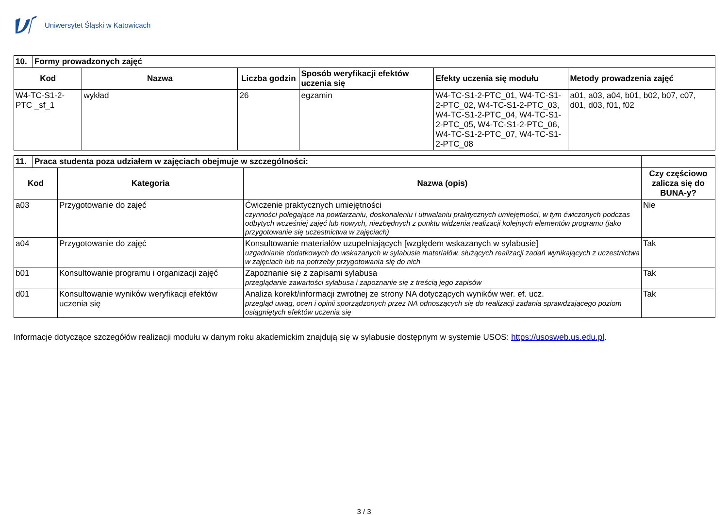Uniwersytet Śląski w Katowicach
| 10. | Formy prowadzonych zajęć | | | | | |
| --- | --- | --- | --- | --- | --- | --- |
| Kod | | Nazwa | Liczba godzin | Sposób weryfikacji efektów uczenia się | Efekty uczenia się modułu | Metody prowadzenia zajęć |
| W4-TC-S1-2-PTC _sf_1 | | wykład | 26 | egzamin | W4-TC-S1-2-PTC_01, W4-TC-S1-2-PTC_02, W4-TC-S1-2-PTC_03, W4-TC-S1-2-PTC_04, W4-TC-S1-2-PTC_05, W4-TC-S1-2-PTC_06, W4-TC-S1-2-PTC_07, W4-TC-S1-2-PTC_08 | a01, a03, a04, b01, b02, b07, c07, d01, d03, f01, f02 |
| 11. | Praca studenta poza udziałem w zajęciach obejmuje w szczególności: | | | |
| Kod | | Kategoria | Nazwa (opis) | Czy częściowo zalicza się do BUNA-y? |
| a03 | | Przygotowanie do zajęć | Ćwiczenie praktycznych umiejętności czynności polegające na powtarzaniu, doskonaleniu i utrwalaniu praktycznych umiejętności, w tym ćwiczonych podczas odbytych wcześniej zajęć lub nowych, niezbędnych z punktu widzenia realizacji kolejnych elementów programu (jako przygotowanie się uczestnictwa w zajęciach) | Nie |
| a04 | | Przygotowanie do zajęć | Konsultowanie materiałów uzupełniających [względem wskazanych w sylabusie] uzgadnianie dodatkowych do wskazanych w sylabusie materiałów, służących realizacji zadań wynikających z uczestnictwa w zajęciach lub na potrzeby przygotowania się do nich | Tak |
| b01 | | Konsultowanie programu i organizacji zajęć | Zapoznanie się z zapisami sylabusa przeglądanie zawartości sylabusa i zapoznanie się z treścią jego zapisów | Tak |
| d01 | | Konsultowanie wyników weryfikacji efektów uczenia się | Analiza korekt/informacji zwrotnej ze strony NA dotyczących wyników wer. ef. ucz. przegląd uwag, ocen i opinii sporządzonych przez NA odnoszących się do realizacji zadania sprawdzającego poziom osiągniętych efektów uczenia się | Tak |
Informacje dotyczące szczegółów realizacji modułu w danym roku akademickim znajdują się w sylabusie dostępnym w systemie USOS: https://usosweb.us.edu.pl.
3 / 3